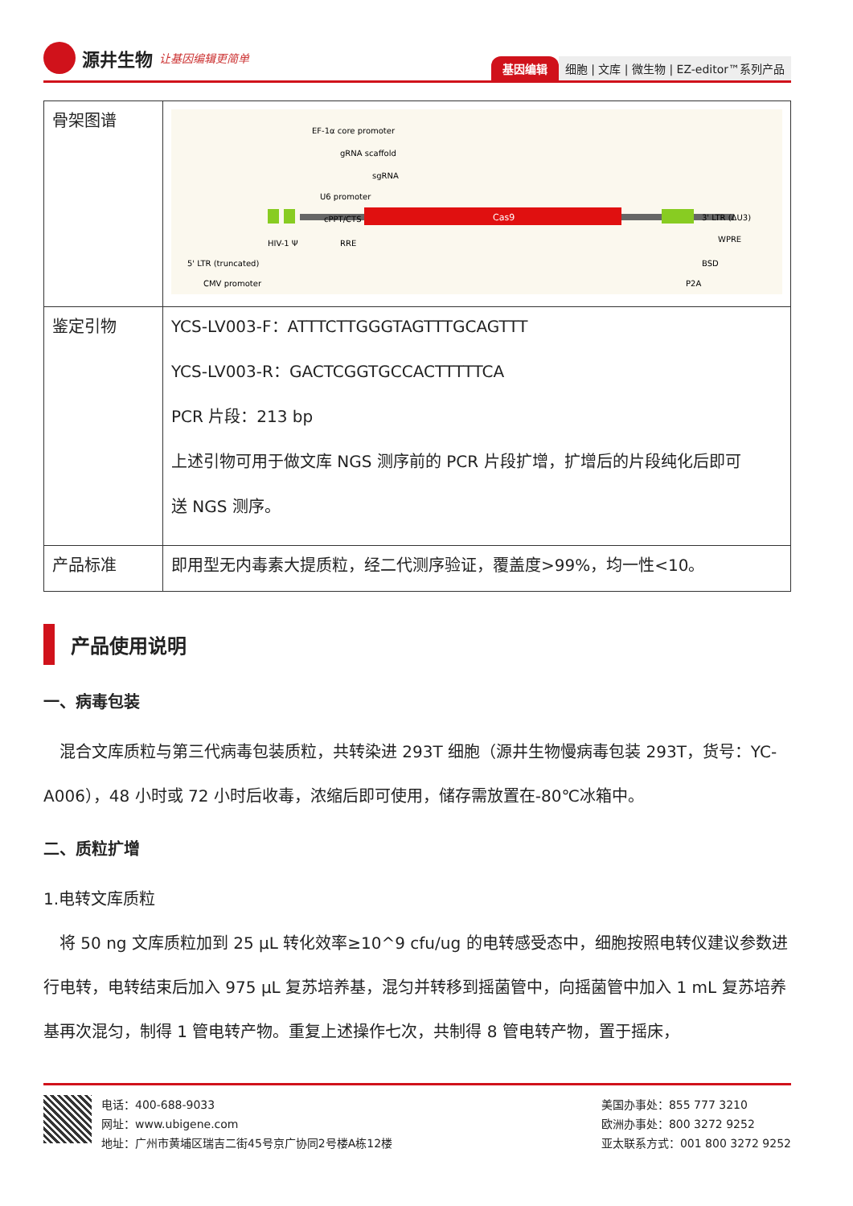源井生物 让基因编辑更简单
基因编辑 细胞 | 文库 | 微生物 | EZ-editor™系列产品
| 骨架图谱 | Cas9 EF-1α core promoter gRNA scaffold sgRNA U6 promoter cPPT/CTS HIV-1 Ψ RRE 5' LTR (truncated) CMV promoter 3' LTR (ΔU3) WPRE BSD P2A |
| 鉴定引物 | YCS-LV003-F：ATTTCTTGGGTAGTTTGCAGTTT YCS-LV003-R：GACTCGGTGCCACTTTTTCA PCR 片段：213 bp 上述引物可用于做文库 NGS 测序前的 PCR 片段扩增，扩增后的片段纯化后即可 送 NGS 测序。 |
| 产品标准 | 即用型无内毒素大提质粒，经二代测序验证，覆盖度>99%，均一性<10。 |
产品使用说明
一、病毒包装
　混合文库质粒与第三代病毒包装质粒，共转染进 293T 细胞（源井生物慢病毒包装 293T，货号：YC-A006），48 小时或 72 小时后收毒，浓缩后即可使用，储存需放置在-80℃冰箱中。
二、质粒扩增
1.电转文库质粒
　将 50 ng 文库质粒加到 25 μL 转化效率≥10^9 cfu/ug 的电转感受态中，细胞按照电转仪建议参数进行电转，电转结束后加入 975 μL 复苏培养基，混匀并转移到摇菌管中，向摇菌管中加入 1 mL 复苏培养基再次混匀，制得 1 管电转产物。重复上述操作七次，共制得 8 管电转产物，置于摇床，
电话：400-688-9033
网址：www.ubigene.com
地址：广州市黄埔区瑞吉二街45号京广协同2号楼A栋12楼
美国办事处：855 777 3210
欧洲办事处：800 3272 9252
亚太联系方式：001 800 3272 9252